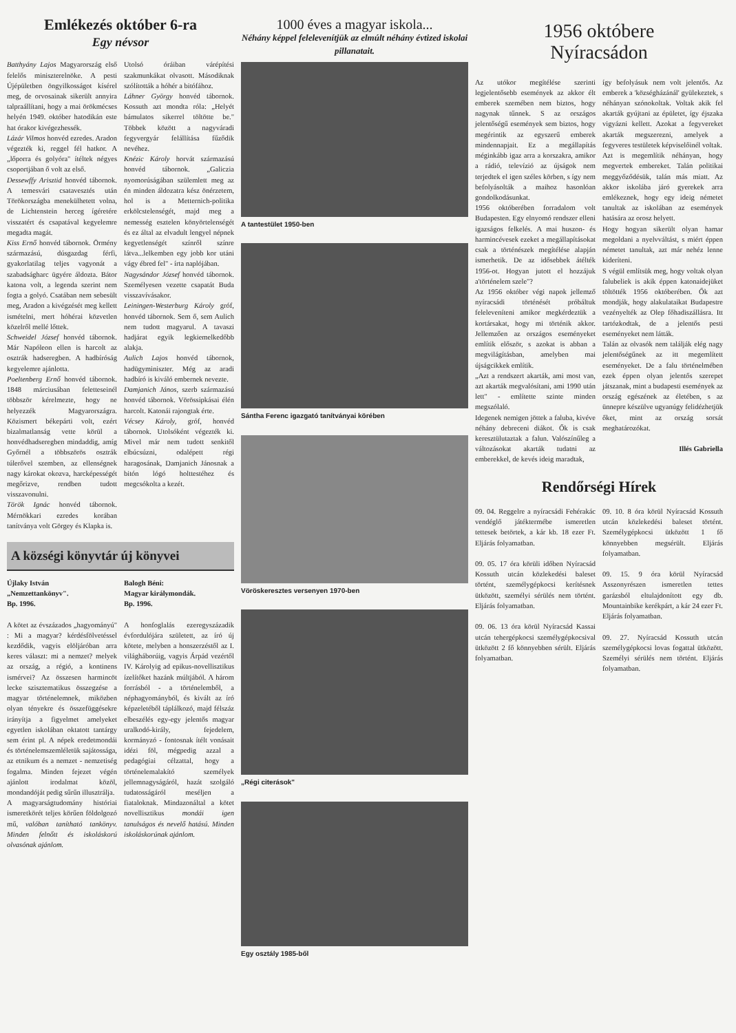Emlékezés október 6-ra
Egy névsor
Batthyány Lajos Magyarország első felelős miniszterelnöke. A pesti Újépületben öngyilkosságot kísérel meg, de orvosainak sikerült annyira talpraállítani, hogy a mai örökmécses helyén 1949. október hatodikán este hat órakor kivégezhessék.
Lázár Vilmos honvéd ezredes. Aradon végezték ki, reggel fél hatkor. A „lőporra és golyóra" ítéltek négyes csoportjában ő volt az első.
Dessewffy Arisztid honvéd tábornok. A temesvári csatavesztés után Törökországba menekülhetett volna, de Lichtenstein herceg ígéretére visszatért és csapatával kegyelemre megadta magát.
Kiss Ernő honvéd tábornok. Örmény származású, dúsgazdag férfi, gyakorlatilag teljes vagyonát a szabadságharc ügyére áldozta. Bátor katona volt, a legenda szerint nem fogta a golyó. Csatában nem sebesült meg, Aradon a kivégzését meg kellett ismételni, mert hóhérai közvetlen közelről mellé lőttek.
Schweidel József honvéd tábornok. Már Napóleon ellen is harcolt az osztrák hadseregben. A hadbíróság kegyelemre ajánlotta.
Poeltenberg Ernő honvéd tábornok. 1848 márciusában feletteseinél többször kérelmezte, hogy ne helyezzék Magyarországra. Közismert békepárti volt, ezért bizalmatlanság vette körül a honvédhadseregben mindaddig, amíg Győrnél a többszörös osztrák túlerővel szemben, az ellenségnek nagy károkat okozva, harcképességét megőrizve, rendben tudott visszavonulni.
Török Ignác honvéd tábornok. Mérnökkari ezredes korában tanítványa volt Görgey és Klapka is.
Utolsó óráiban várépítési szakmunkákat olvasott. Másodiknak szólították a hóhér a bitófához.
Láhner György honvéd tábornok. Kossuth azt mondta róla: „Helyét bámulatos sikerrel töltötte be." Többek között a nagyváradi fegyvergyár felállítása fűződik nevéhez.
Knézic Károly horvát származású honvéd tábornok. „Galiczia nyomorúságában szülemlett meg az én minden áldozatra kész önérzetem, hol is a Metternich-politika erkölcstelenségét, majd meg a nemesség esztelen könyörtelenségét és ez által az elvadult lengyel népnek kegyetlenségét színről színre látva...lelkemben egy jobb kor utáni vágy ébred fel" - írta naplójában.
Nagysándor József honvéd tábornok. Személyesen vezette csapatát Buda visszavívásakor.
Leiningen-Westerburg Károly gróf, honvéd tábornok. Sem ő, sem Aulich nem tudott magyarul. A tavaszi hadjárat egyik legkiemelkedőbb alakja.
Aulich Lajos honvéd tábornok, hadügyminiszter. Még az aradi hadbíró is kiváló embernek nevezte.
Damjanich János, szerb származású honvéd tábornok. Vörössipkásai élén harcolt. Katonái rajongtak érte.
Vécsey Károly, gróf, honvéd tábornok. Utolsóként végezték ki. Mivel már nem tudott senkitől elbúcsúzni, odalépett régi haragosának, Damjanich Jánosnak a bitón lógó holttestéhez és megcsókolta a kezét.
A községi könyvtár új könyvei
Újlaky István
„Nemzettankönyv".
Bp. 1996.
A kötet az évszázados „hagyományú" : Mi a magyar? kérdésfölvetéssel kezdődik, vagyis elöljáróban arra keres választ: mi a nemzet? melyek az ország, a régió, a kontinens ismérvei? Az összesen harmincöt lecke szisztematikus összegzése a magyar történelemnek, miközben olyan tényekre és összefüggésekre irányítja a figyelmet amelyeket egyetlen iskolában oktatott tantárgy sem érint pl. A népek eredetmondái és történelemszemléletük sajátossága, az etnikum és a nemzet - nemzetiség fogalma. Minden fejezet végén ajánlott irodalmat közöl, mondandóját pedig sűrűn illusztrálja.
A magyarságtudomány históriai ismeretkörét teljes körűen földolgozó mű, valóban tanítható tankönyv. Minden felnőtt és iskoláskorú olvasónak ajánlom.
Balogh Béni:
Magyar királymondák.
Bp. 1996.
A honfoglalás ezeregyszázadik évfordulójára született, az író új kötete, melyben a honszerzéstől az I. világháborúig, vagyis Árpád vezértől IV. Károlyig ad epikus-novellisztikus ízelítőket hazánk múltjából. A három forrásból - a történelemből, a néphagyományból, és kivált az író képzeletéből táplálkozó, majd félszáz elbeszélés egy-egy jelentős magyar uralkodó-király, fejedelem, kormányzó - fontosnak ítélt vonásait idézi föl, mégpedig azzal a pedagógiai célzattal, hogy a történelemalakító személyek jellemnagyságáról, hazát szolgáló tudatosságáról meséljen a fiataloknak. Mindazonáltal a kötet novellisztikus mondái igen tanulságos és nevelő hatású. Minden iskoláskorúnak ajánlom.
1000 éves a magyar iskola...
Néhány képpel felelevenítjük az elmúlt néhány évtized iskolai pillanatait.
A tantestület 1950-ben
Sántha Ferenc igazgató tanítványai körében
Vöröskeresztes versenyen 1970-ben
„Régi citerások"
Egy osztály 1985-ből
1956 októbere
Nyíracsádon
Az utókor megítélése szerinti legjelentősebb események az akkor élt emberek szemében nem biztos, hogy nagynak tűnnek. S az országos jelentőségű események sem biztos, hogy megérintik az egyszerű emberek mindennapjait. Ez a megállapítás méginkább igaz arra a korszakra, amikor a rádió, televízió az újságok nem terjedtek el igen széles körben, s így nem befolyásolták a maihoz hasonlóan gondolkodásunkat.
1956 októberében forradalom volt Budapesten. Egy elnyomó rendszer elleni igazságos felkelés. A mai huszon- és harmincévesek ezeket a megállapításokat csak a történészek megítélése alapján ismerhetik. De az idősebbek átélték 1956-ot. Hogyan jutott el hozzájuk a'történelem szele"?
Az 1956 október végi napok jellemző nyíracsádi történését próbáltuk feleleveníteni amikor megkérdeztük a kortársakat, hogy mi történik akkor. Jellemzően az országos eseményeket említik először, s azokat is abban a megvilágításban, amelyben mai újságcikkek említik.
„Azt a rendszert akarták, ami most van, azt akarták megvalósítani, ami 1990 után lett" - említette szinte minden megszólaló.
Idegenek nemigen jöttek a faluba, kivéve néhány debreceni diákot. Ők is csak keresztülutaztak a falun. Valószínűleg a változásokat akarták tudatni az emberekkel, de kevés ideig maradtak,
így befolyásuk nem volt jelentős. Az emberek a 'községházánál' gyülekeztek, s néhányan szónokoltak. Voltak akik fel akarták gyújtani az épületet, így éjszaka vigyázni kellett. Azokat a fegyvereket akarták megszerezni, amelyek a fegyveres testületek képviselőinél voltak.
Azt is megemlítik néhányan, hogy megvertek embereket. Talán politikai meggyőződésük, talán más miatt. Az akkor iskolába járó gyerekek arra emlékeznek, hogy egy ideig németet tanultak az iskolában az események hatására az orosz helyett.
Hogy hogyan sikerült olyan hamar megoldani a nyelvváltást, s miért éppen németet tanultak, azt már nehéz lenne kideríteni.
S végül említsük meg, hogy voltak olyan falubeliek is akik éppen katonaidejüket töltötték 1956 októberében. Ők azt mondják, hogy alakulataikat Budapestre vezényelték az Olep főhadiszállásra. Itt tartózkodtak, de a jelentős pesti eseményeket nem látták.
Talán az olvasók nem találják elég nagy jelentőségűnek az itt megemlített eseményeket. De a falu történelmében ezek éppen olyan jelentős szerepet játszanak, mint a budapesti események az ország egészének az életében, s az ünnepre készülve ugyanúgy felidézhetjük őket, mint az ország sorsát meghatározókat.
Illés Gabriella
Rendőrségi Hírek
09. 04. Reggelre a nyíracsádi Fehérakác vendéglő játéktermébe ismeretlen tettesek betörtek, a kár kb. 18 ezer Ft. Eljárás folyamatban.
09. 05. 17 óra körüli időben Nyíracsád Kossuth utcán közlekedési baleset történt, személygépkocsi kerítésnek ütközött, személyi sérülés nem történt. Eljárás folyamatban.
09. 06. 13 óra körül Nyíracsád Kassai utcán tehergépkocsi személygépkocsival ütközött 2 fő könnyebben sérült. Eljárás folyamatban.
09. 10. 8 óra körül Nyíracsád Kossuth utcán közlekedési baleset történt. Személygépkocsi ütközött 1 fő könnyebben megsérült. Eljárás folyamatban.
09. 15. 9 óra körül Nyíracsád Asszonyrészen ismeretlen tettes garázsból eltulajdonított egy db. Mountainbike kerékpárt, a kár 24 ezer Ft. Eljárás folyamatban.
09. 27. Nyíracsád Kossuth utcán személygépkocsi lovas fogattal ütközött. Személyi sérülés nem történt. Eljárás folyamatban.